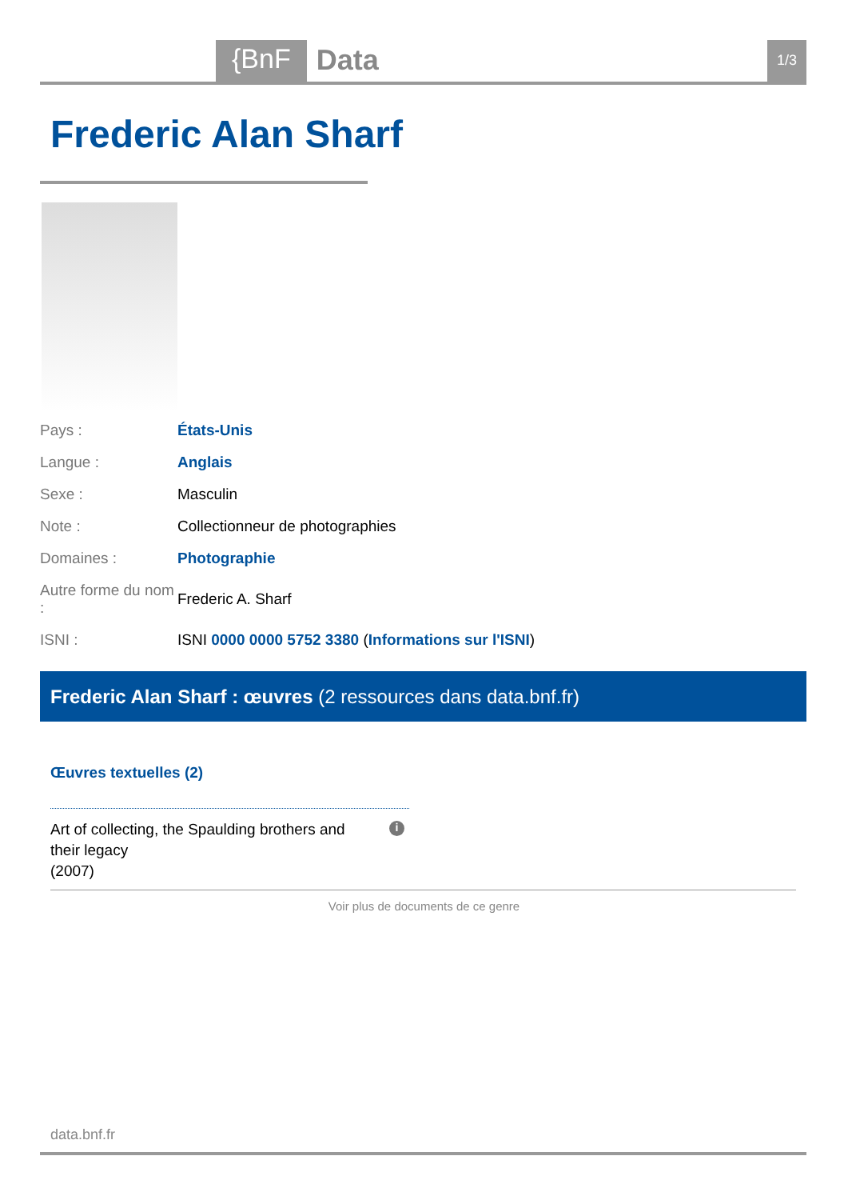{BnF Data 1/3
Frederic Alan Sharf
| Pays : | États-Unis |
| Langue : | Anglais |
| Sexe : | Masculin |
| Note : | Collectionneur de photographies |
| Domaines : | Photographie |
| Autre forme du nom : | Frederic A. Sharf |
| ISNI : | ISNI 0000 0000 5752 3380 ( Informations sur l'ISNI ) |
Frederic Alan Sharf : œuvres (2 ressources dans data.bnf.fr)
Œuvres textuelles (2)
Art of collecting, the Spaulding brothers and their legacy
(2007)
i
Voir plus de documents de ce genre
data.bnf.fr